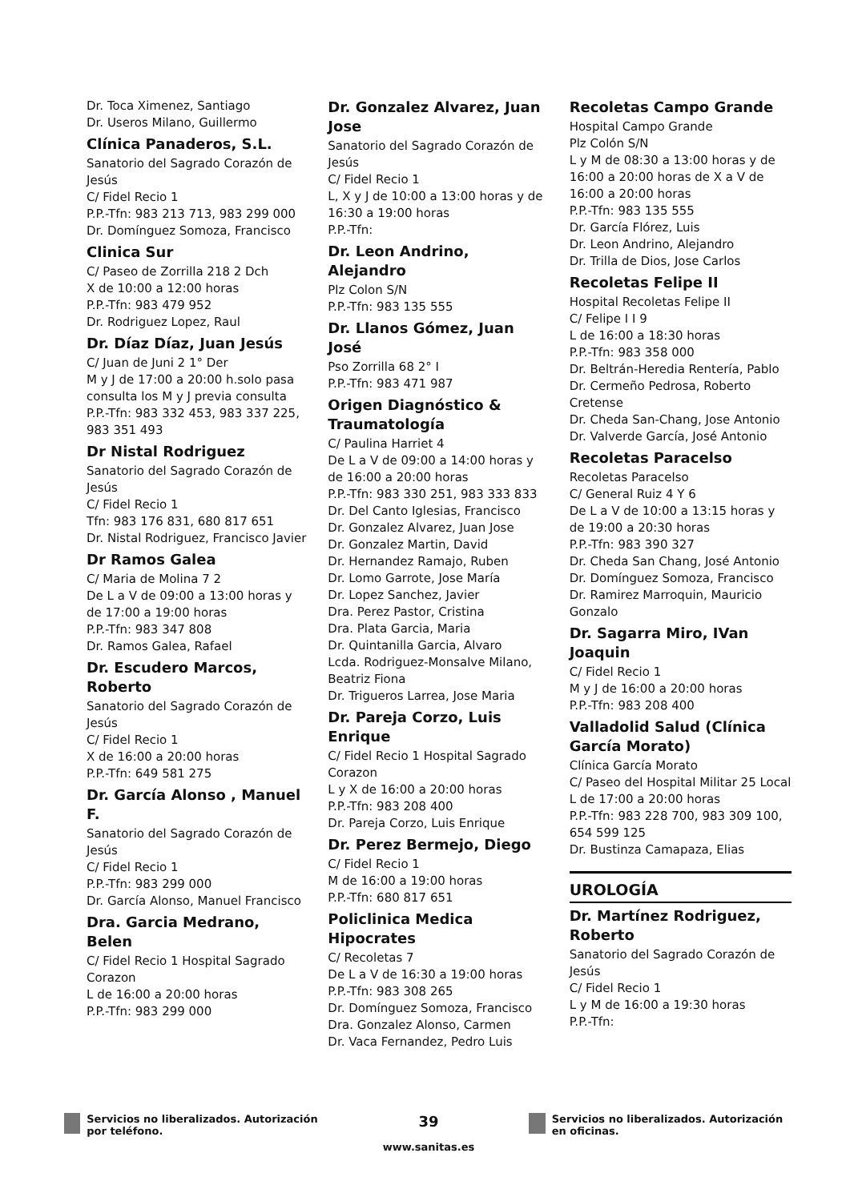Dr. Toca Ximenez, Santiago
Dr. Useros Milano, Guillermo
Clínica Panaderos, S.L.
Sanatorio del Sagrado Corazón de Jesús
C/ Fidel Recio 1
P.P.-Tfn: 983 213 713, 983 299 000
Dr. Domínguez Somoza, Francisco
Clinica Sur
C/ Paseo de Zorrilla 218 2 Dch
X de 10:00 a 12:00 horas
P.P.-Tfn: 983 479 952
Dr. Rodriguez Lopez, Raul
Dr. Díaz Díaz, Juan Jesús
C/ Juan de Juni 2 1° Der
M y J de 17:00 a 20:00 h.solo pasa consulta los M y J previa consulta
P.P.-Tfn: 983 332 453, 983 337 225, 983 351 493
Dr Nistal Rodriguez
Sanatorio del Sagrado Corazón de Jesús
C/ Fidel Recio 1
Tfn: 983 176 831, 680 817 651
Dr. Nistal Rodriguez, Francisco Javier
Dr Ramos Galea
C/ Maria de Molina 7 2
De L a V de 09:00 a 13:00 horas y de 17:00 a 19:00 horas
P.P.-Tfn: 983 347 808
Dr. Ramos Galea, Rafael
Dr. Escudero Marcos, Roberto
Sanatorio del Sagrado Corazón de Jesús
C/ Fidel Recio 1
X de 16:00 a 20:00 horas
P.P.-Tfn: 649 581 275
Dr. García Alonso , Manuel F.
Sanatorio del Sagrado Corazón de Jesús
C/ Fidel Recio 1
P.P.-Tfn: 983 299 000
Dr. García Alonso, Manuel Francisco
Dra. Garcia Medrano, Belen
C/ Fidel Recio 1 Hospital Sagrado Corazon
L de 16:00 a 20:00 horas
P.P.-Tfn: 983 299 000
Dr. Gonzalez Alvarez, Juan Jose
Sanatorio del Sagrado Corazón de Jesús
C/ Fidel Recio 1
L, X y J de 10:00 a 13:00 horas y de 16:30 a 19:00 horas
P.P.-Tfn:
Dr. Leon Andrino, Alejandro
Plz Colon S/N
P.P.-Tfn: 983 135 555
Dr. Llanos Gómez, Juan José
Pso Zorrilla 68 2° I
P.P.-Tfn: 983 471 987
Origen Diagnóstico & Traumatología
C/ Paulina Harriet 4
De L a V de 09:00 a 14:00 horas y de 16:00 a 20:00 horas
P.P.-Tfn: 983 330 251, 983 333 833
Dr. Del Canto Iglesias, Francisco
Dr. Gonzalez Alvarez, Juan Jose
Dr. Gonzalez Martin, David
Dr. Hernandez Ramajo, Ruben
Dr. Lomo Garrote, Jose María
Dr. Lopez Sanchez, Javier
Dra. Perez Pastor, Cristina
Dra. Plata Garcia, Maria
Dr. Quintanilla Garcia, Alvaro
Lcda. Rodriguez-Monsalve Milano, Beatriz Fiona
Dr. Trigueros Larrea, Jose Maria
Dr. Pareja Corzo, Luis Enrique
C/ Fidel Recio 1 Hospital Sagrado Corazon
L y X de 16:00 a 20:00 horas
P.P.-Tfn: 983 208 400
Dr. Pareja Corzo, Luis Enrique
Dr. Perez Bermejo, Diego
C/ Fidel Recio 1
M de 16:00 a 19:00 horas
P.P.-Tfn: 680 817 651
Policlinica Medica Hipocrates
C/ Recoletas 7
De L a V de 16:30 a 19:00 horas
P.P.-Tfn: 983 308 265
Dr. Domínguez Somoza, Francisco
Dra. Gonzalez Alonso, Carmen
Dr. Vaca Fernandez, Pedro Luis
Recoletas Campo Grande
Hospital Campo Grande
Plz Colón S/N
L y M de 08:30 a 13:00 horas y de 16:00 a 20:00 horas de X a V de 16:00 a 20:00 horas
P.P.-Tfn: 983 135 555
Dr. García Flórez, Luis
Dr. Leon Andrino, Alejandro
Dr. Trilla de Dios, Jose Carlos
Recoletas Felipe II
Hospital Recoletas Felipe II
C/ Felipe I I 9
L de 16:00 a 18:30 horas
P.P.-Tfn: 983 358 000
Dr. Beltrán-Heredia Rentería, Pablo
Dr. Cermeño Pedrosa, Roberto Cretense
Dr. Cheda San-Chang, Jose Antonio
Dr. Valverde García, José Antonio
Recoletas Paracelso
Recoletas Paracelso
C/ General Ruiz 4 Y 6
De L a V de 10:00 a 13:15 horas y de 19:00 a 20:30 horas
P.P.-Tfn: 983 390 327
Dr. Cheda San Chang, José Antonio
Dr. Domínguez Somoza, Francisco
Dr. Ramirez Marroquin, Mauricio Gonzalo
Dr. Sagarra Miro, IVan Joaquin
C/ Fidel Recio 1
M y J de 16:00 a 20:00 horas
P.P.-Tfn: 983 208 400
Valladolid Salud (Clínica García Morato)
Clínica García Morato
C/ Paseo del Hospital Militar 25 Local
L de 17:00 a 20:00 horas
P.P.-Tfn: 983 228 700, 983 309 100, 654 599 125
Dr. Bustinza Camapaza, Elias
UROLOGÍA
Dr. Martínez Rodriguez, Roberto
Sanatorio del Sagrado Corazón de Jesús
C/ Fidel Recio 1
L y M de 16:00 a 19:30 horas
P.P.-Tfn:
Servicios no liberalizados. Autorización por teléfono.
39
www.sanitas.es
Servicios no liberalizados. Autorización en oficinas.